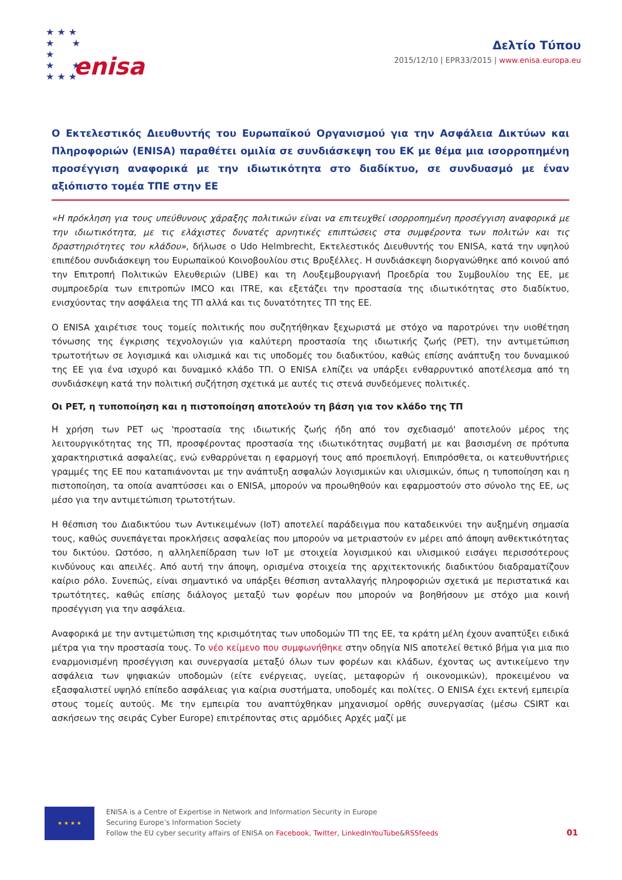★ ★ ★
★ ★
★
★ ★
★ ★ ★
enisa
Δελτίο Τύπου
2015/12/10 | EPR33/2015 | www.enisa.europa.eu
Ο Εκτελεστικός Διευθυντής του Ευρωπαϊκού Οργανισμού για την Ασφάλεια Δικτύων και Πληροφοριών (ENISA) παραθέτει ομιλία σε συνδιάσκεψη του ΕΚ με θέμα μια ισορροπημένη προσέγγιση αναφορικά με την ιδιωτικότητα στο διαδίκτυο, σε συνδυασμό με έναν αξιόπιστο τομέα ΤΠΕ στην ΕΕ
«Η πρόκληση για τους υπεύθυνους χάραξης πολιτικών είναι να επιτευχθεί ισορροπημένη προσέγγιση αναφορικά με την ιδιωτικότητα, με τις ελάχιστες δυνατές αρνητικές επιπτώσεις στα συμφέροντα των πολιτών και τις δραστηριότητες του κλάδου», δήλωσε ο Udo Helmbrecht, Εκτελεστικός Διευθυντής του ENISA, κατά την υψηλού επιπέδου συνδιάσκεψη του Ευρωπαϊκού Κοινοβουλίου στις Βρυξέλλες. Η συνδιάσκεψη διοργανώθηκε από κοινού από την Επιτροπή Πολιτικών Ελευθεριών (LIBE) και τη Λουξεμβουργιανή Προεδρία του Συμβουλίου της ΕΕ, με συμπροεδρία των επιτροπών IMCO και ITRE, και εξετάζει την προστασία της ιδιωτικότητας στο διαδίκτυο, ενισχύοντας την ασφάλεια της ΤΠ αλλά και τις δυνατότητες ΤΠ της ΕΕ.
Ο ENISA χαιρέτισε τους τομείς πολιτικής που συζητήθηκαν ξεχωριστά με στόχο να παροτρύνει την υιοθέτηση τόνωσης της έγκρισης τεχνολογιών για καλύτερη προστασία της ιδιωτικής ζωής (PET), την αντιμετώπιση τρωτοτήτων σε λογισμικά και υλισμικά και τις υποδομές του διαδικτύου, καθώς επίσης ανάπτυξη του δυναμικού της ΕΕ για ένα ισχυρό και δυναμικό κλάδο ΤΠ. Ο ENISA ελπίζει να υπάρξει ενθαρρυντικό αποτέλεσμα από τη συνδιάσκεψη κατά την πολιτική συζήτηση σχετικά με αυτές τις στενά συνδεόμενες πολιτικές.
Οι PET, η τυποποίηση και η πιστοποίηση αποτελούν τη βάση για τον κλάδο της ΤΠ
Η χρήση των PET ως 'προστασία της ιδιωτικής ζωής ήδη από τον σχεδιασμό' αποτελούν μέρος της λειτουργικότητας της ΤΠ, προσφέροντας προστασία της ιδιωτικότητας συμβατή με και βασισμένη σε πρότυπα χαρακτηριστικά ασφαλείας, ενώ ενθαρρύνεται η εφαρμογή τους από προεπιλογή. Επιπρόσθετα, οι κατευθυντήριες γραμμές της ΕΕ που καταπιάνονται με την ανάπτυξη ασφαλών λογισμικών και υλισμικών, όπως η τυποποίηση και η πιστοποίηση, τα οποία αναπτύσσει και ο ENISA, μπορούν να προωθηθούν και εφαρμοστούν στο σύνολο της ΕΕ, ως μέσο για την αντιμετώπιση τρωτοτήτων.
Η θέσπιση του Διαδικτύου των Αντικειμένων (IoT) αποτελεί παράδειγμα που καταδεικνύει την αυξημένη σημασία τους, καθώς συνεπάγεται προκλήσεις ασφαλείας που μπορούν να μετριαστούν εν μέρει από άποψη ανθεκτικότητας του δικτύου. Ωστόσο, η αλληλεπίδραση των IoT με στοιχεία λογισμικού και υλισμικού εισάγει περισσότερους κινδύνους και απειλές. Από αυτή την άποψη, ορισμένα στοιχεία της αρχιτεκτονικής διαδικτύου διαδραματίζουν καίριο ρόλο. Συνεπώς, είναι σημαντικό να υπάρξει θέσπιση ανταλλαγής πληροφοριών σχετικά με περιστατικά και τρωτότητες, καθώς επίσης διάλογος μεταξύ των φορέων που μπορούν να βοηθήσουν με στόχο μια κοινή προσέγγιση για την ασφάλεια.
Αναφορικά με την αντιμετώπιση της κρισιμότητας των υποδομών ΤΠ της ΕΕ, τα κράτη μέλη έχουν αναπτύξει ειδικά μέτρα για την προστασία τους. Το νέο κείμενο που συμφωνήθηκε στην οδηγία NIS αποτελεί θετικό βήμα για μια πιο εναρμονισμένη προσέγγιση και συνεργασία μεταξύ όλων των φορέων και κλάδων, έχοντας ως αντικείμενο την ασφάλεια των ψηφιακών υποδομών (είτε ενέργειας, υγείας, μεταφορών ή οικονομικών), προκειμένου να εξασφαλιστεί υψηλό επίπεδο ασφάλειας για καίρια συστήματα, υποδομές και πολίτες. Ο ENISA έχει εκτενή εμπειρία στους τομείς αυτούς. Με την εμπειρία του αναπτύχθηκαν μηχανισμοί ορθής συνεργασίας (μέσω CSIRT και ασκήσεων της σειράς Cyber Europe) επιτρέποντας στις αρμόδιες Αρχές μαζί με
★ ★ ★ ★
ENISA is a Centre of Expertise in Network and Information Security in Europe
Securing Europe’s Information Society
Follow the EU cyber security affairs of ENISA on Facebook, Twitter, LinkedInYouTube&RSSfeeds
01